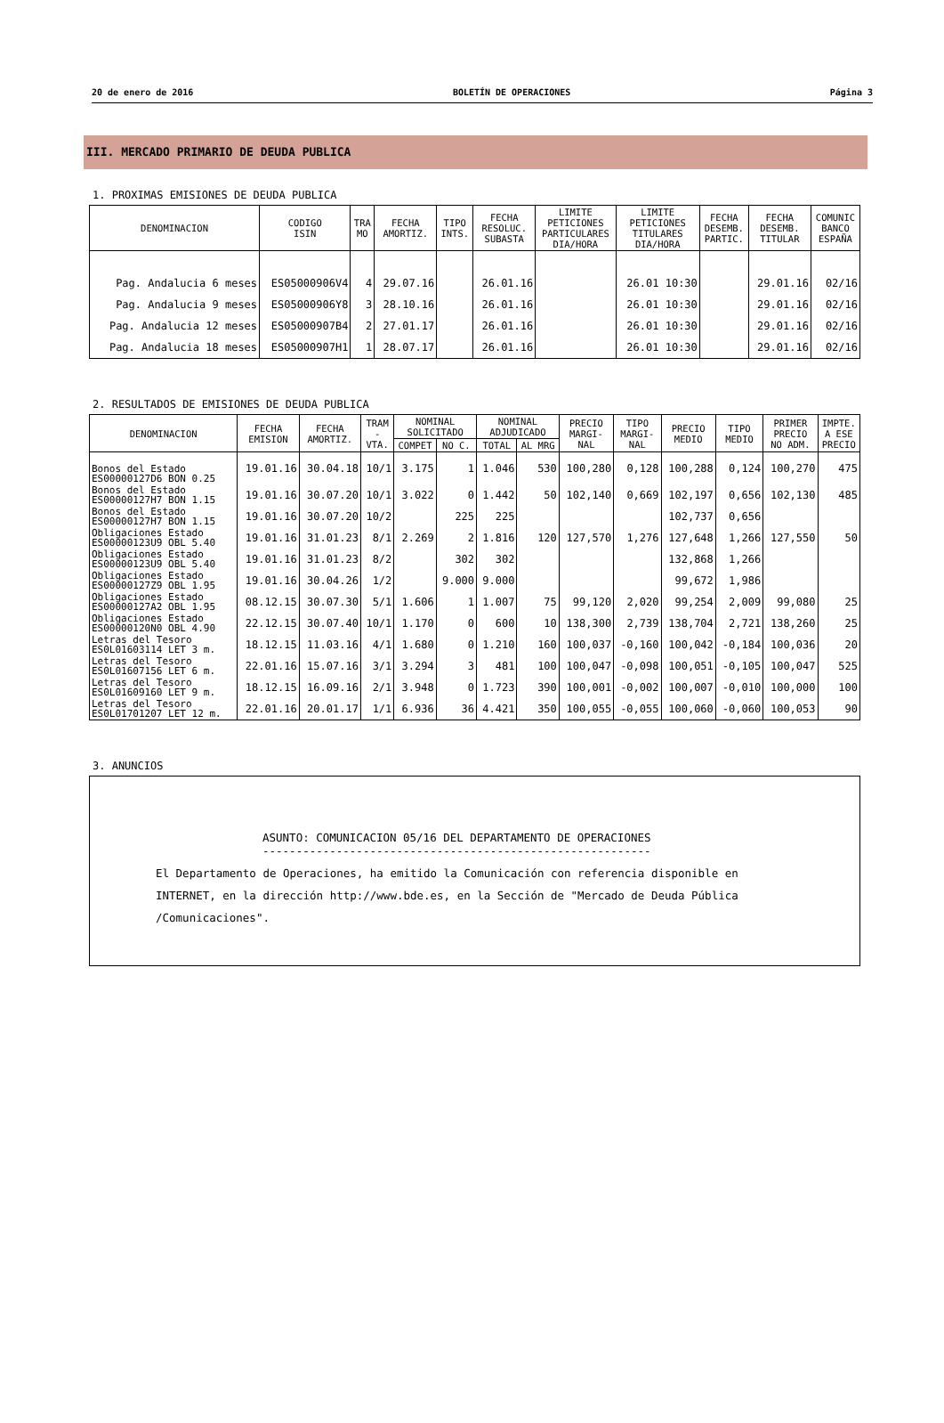20 de enero de 2016 BOLETÍN DE OPERACIONES Página 3
III. MERCADO PRIMARIO DE DEUDA PUBLICA
1. PROXIMAS EMISIONES DE DEUDA PUBLICA
| DENOMINACION | CODIGO ISIN | TRA MO | FECHA AMORTIZ. | TIPO INTS. | FECHA RESOLUC. SUBASTA | LIMITE PETICIONES PARTICULARES DIA/HORA | LIMITE PETICIONES TITULARES DIA/HORA | FECHA DESEMB. PARTIC. | FECHA DESEMB. TITULAR | COMUNIC BANCO ESPAÑA |
| --- | --- | --- | --- | --- | --- | --- | --- | --- | --- | --- |
| Pag. Andalucia 6 meses | ES05000906V4 | 4 | 29.07.16 | | 26.01.16 | | 26.01 10:30 | | 29.01.16 | 02/16 |
| Pag. Andalucia 9 meses | ES05000906Y8 | 3 | 28.10.16 | | 26.01.16 | | 26.01 10:30 | | 29.01.16 | 02/16 |
| Pag. Andalucia 12 meses | ES05000907B4 | 2 | 27.01.17 | | 26.01.16 | | 26.01 10:30 | | 29.01.16 | 02/16 |
| Pag. Andalucia 18 meses | ES05000907H1 | 1 | 28.07.17 | | 26.01.16 | | 26.01 10:30 | | 29.01.16 | 02/16 |
2. RESULTADOS DE EMISIONES DE DEUDA PUBLICA
| DENOMINACION | FECHA EMISION | FECHA AMORTIZ. | TRAM - VTA. | NOMINAL SOLICITADO | | NOMINAL ADJUDICADO | | PRECIO MARGI- NAL | TIPO MARGI- NAL | PRECIO MEDIO | TIPO MEDIO | PRIMER PRECIO NO ADM. | IMPTE. A ESE PRECIO |
| --- | --- | --- | --- | --- | --- | --- | --- | --- | --- | --- | --- | --- | --- |
| | | | | COMPET | NO C. | TOTAL | AL MRG | | | | | | |
| Bonos del Estado ES00000127D6 BON 0.25 | 19.01.16 | 30.04.18 | 10/1 | 3.175 | 1 | 1.046 | 530 | 100,280 | 0,128 | 100,288 | 0,124 | 100,270 | 475 |
| Bonos del Estado ES00000127H7 BON 1.15 | 19.01.16 | 30.07.20 | 10/1 | 3.022 | 0 | 1.442 | 50 | 102,140 | 0,669 | 102,197 | 0,656 | 102,130 | 485 |
| Bonos del Estado ES00000127H7 BON 1.15 | 19.01.16 | 30.07.20 | 10/2 | | 225 | 225 | | | | 102,737 | 0,656 | | |
| Obligaciones Estado ES00000123U9 OBL 5.40 | 19.01.16 | 31.01.23 | 8/1 | 2.269 | 2 | 1.816 | 120 | 127,570 | 1,276 | 127,648 | 1,266 | 127,550 | 50 |
| Obligaciones Estado ES00000123U9 OBL 5.40 | 19.01.16 | 31.01.23 | 8/2 | | 302 | 302 | | | | 132,868 | 1,266 | | |
| Obligaciones Estado ES00000127Z9 OBL 1.95 | 19.01.16 | 30.04.26 | 1/2 | | 9.000 | 9.000 | | | | 99,672 | 1,986 | | |
| Obligaciones Estado ES00000127A2 OBL 1.95 | 08.12.15 | 30.07.30 | 5/1 | 1.606 | 1 | 1.007 | 75 | 99,120 | 2,020 | 99,254 | 2,009 | 99,080 | 25 |
| Obligaciones Estado ES00000120N0 OBL 4.90 | 22.12.15 | 30.07.40 | 10/1 | 1.170 | 0 | 600 | 10 | 138,300 | 2,739 | 138,704 | 2,721 | 138,260 | 25 |
| Letras del Tesoro ES0L01603114 LET 3 m. | 18.12.15 | 11.03.16 | 4/1 | 1.680 | 0 | 1.210 | 160 | 100,037 | -0,160 | 100,042 | -0,184 | 100,036 | 20 |
| Letras del Tesoro ES0L01607156 LET 6 m. | 22.01.16 | 15.07.16 | 3/1 | 3.294 | 3 | 481 | 100 | 100,047 | -0,098 | 100,051 | -0,105 | 100,047 | 525 |
| Letras del Tesoro ES0L01609160 LET 9 m. | 18.12.15 | 16.09.16 | 2/1 | 3.948 | 0 | 1.723 | 390 | 100,001 | -0,002 | 100,007 | -0,010 | 100,000 | 100 |
| Letras del Tesoro ES0L01701207 LET 12 m. | 22.01.16 | 20.01.17 | 1/1 | 6.936 | 36 | 4.421 | 350 | 100,055 | -0,055 | 100,060 | -0,060 | 100,053 | 90 |
3. ANUNCIOS
ASUNTO: COMUNICACION 05/16 DEL DEPARTAMENTO DE OPERACIONES
----------------------------------------------------------
El Departamento de Operaciones, ha emitido la Comunicación con referencia disponible en
INTERNET, en la dirección http://www.bde.es, en la Sección de "Mercado de Deuda Pública
/Comunicaciones".